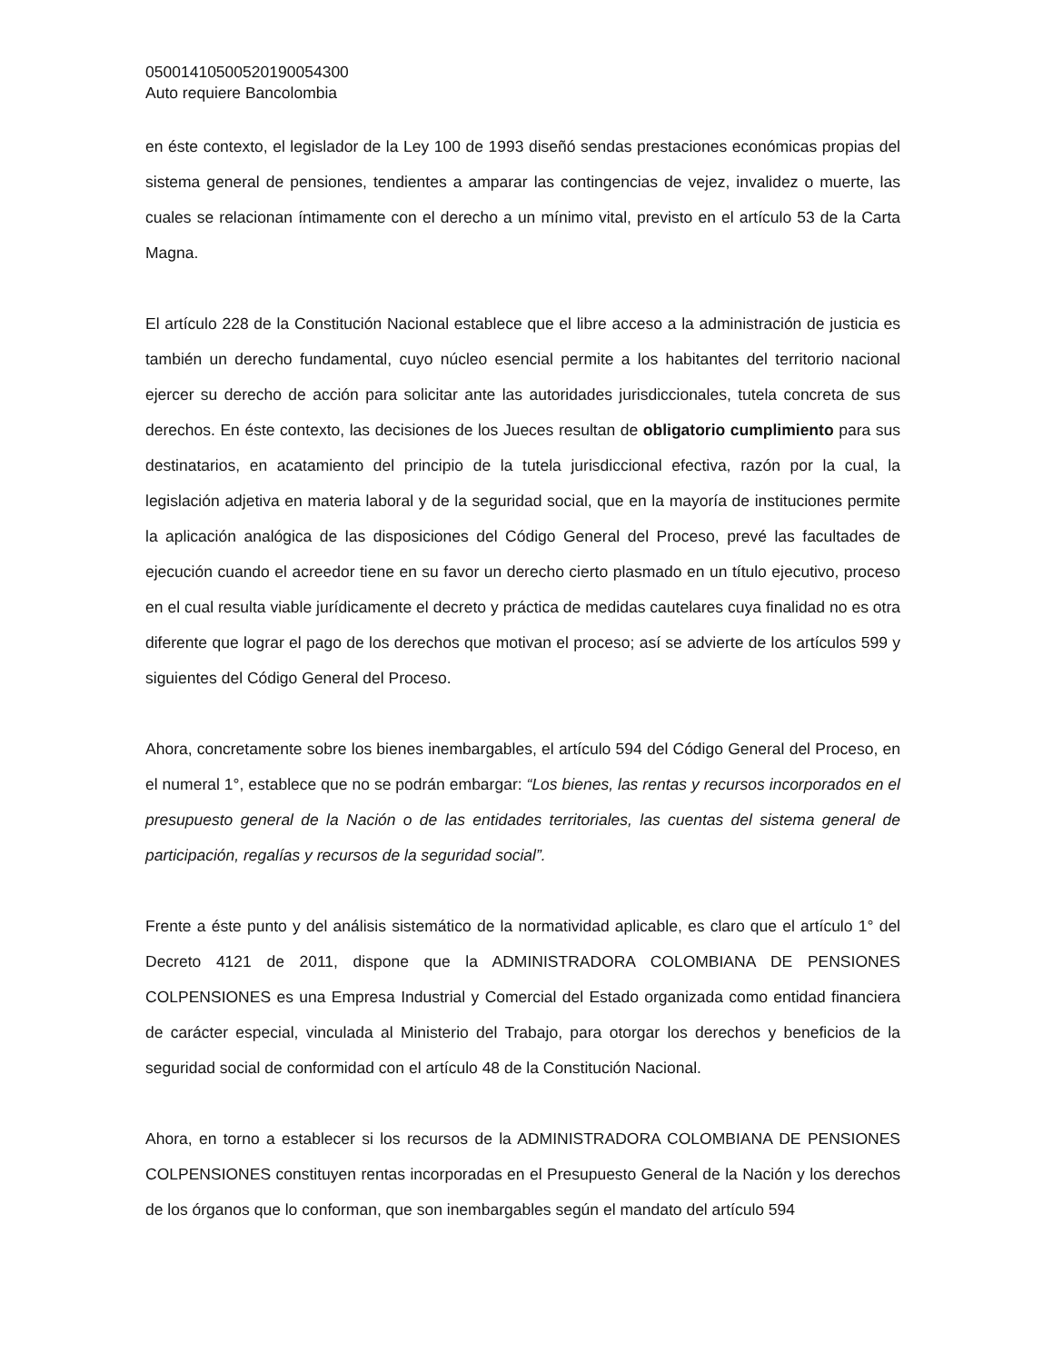05001410500520190054300
Auto requiere Bancolombia
en éste contexto, el legislador de la Ley 100 de 1993 diseñó sendas prestaciones económicas propias del sistema general de pensiones, tendientes a amparar las contingencias de vejez, invalidez o muerte, las cuales se relacionan íntimamente con el derecho a un mínimo vital, previsto en el artículo 53 de la Carta Magna.
El artículo 228 de la Constitución Nacional establece que el libre acceso a la administración de justicia es también un derecho fundamental, cuyo núcleo esencial permite a los habitantes del territorio nacional ejercer su derecho de acción para solicitar ante las autoridades jurisdiccionales, tutela concreta de sus derechos. En éste contexto, las decisiones de los Jueces resultan de obligatorio cumplimiento para sus destinatarios, en acatamiento del principio de la tutela jurisdiccional efectiva, razón por la cual, la legislación adjetiva en materia laboral y de la seguridad social, que en la mayoría de instituciones permite la aplicación analógica de las disposiciones del Código General del Proceso, prevé las facultades de ejecución cuando el acreedor tiene en su favor un derecho cierto plasmado en un título ejecutivo, proceso en el cual resulta viable jurídicamente el decreto y práctica de medidas cautelares cuya finalidad no es otra diferente que lograr el pago de los derechos que motivan el proceso; así se advierte de los artículos 599 y siguientes del Código General del Proceso.
Ahora, concretamente sobre los bienes inembargables, el artículo 594 del Código General del Proceso, en el numeral 1°, establece que no se podrán embargar: “Los bienes, las rentas y recursos incorporados en el presupuesto general de la Nación o de las entidades territoriales, las cuentas del sistema general de participación, regalías y recursos de la seguridad social”.
Frente a éste punto y del análisis sistemático de la normatividad aplicable, es claro que el artículo 1° del Decreto 4121 de 2011, dispone que la ADMINISTRADORA COLOMBIANA DE PENSIONES COLPENSIONES es una Empresa Industrial y Comercial del Estado organizada como entidad financiera de carácter especial, vinculada al Ministerio del Trabajo, para otorgar los derechos y beneficios de la seguridad social de conformidad con el artículo 48 de la Constitución Nacional.
Ahora, en torno a establecer si los recursos de la ADMINISTRADORA COLOMBIANA DE PENSIONES COLPENSIONES constituyen rentas incorporadas en el Presupuesto General de la Nación y los derechos de los órganos que lo conforman, que son inembargables según el mandato del artículo 594